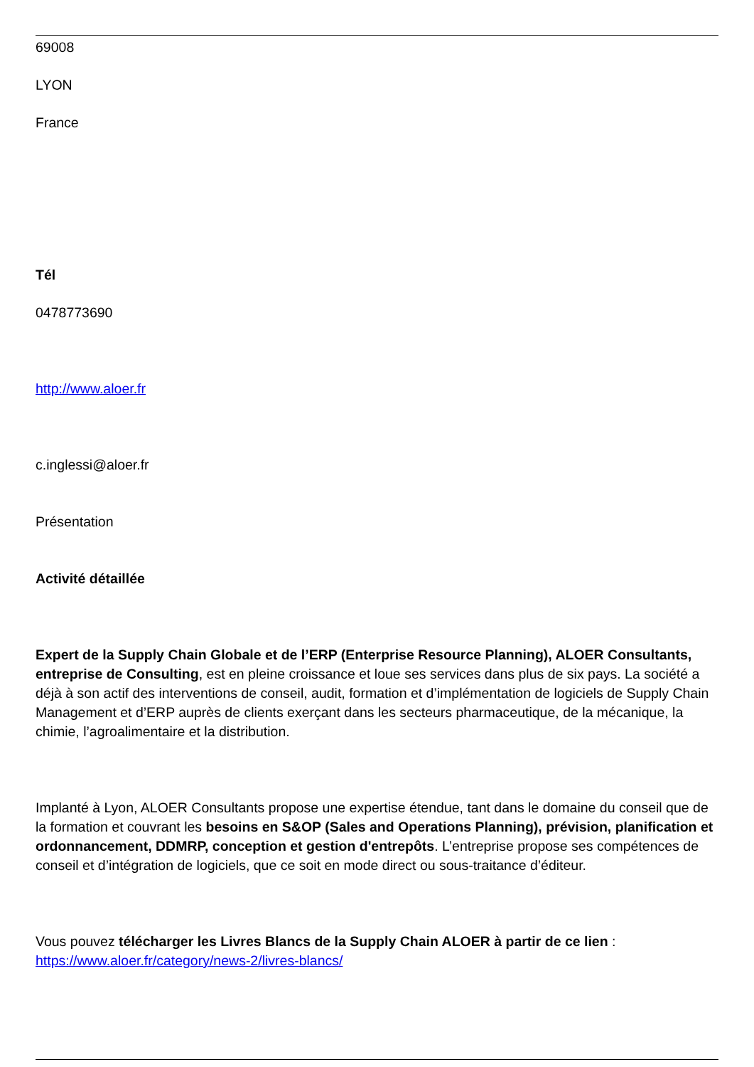69008
LYON
France
Tél
0478773690
http://www.aloer.fr
c.inglessi@aloer.fr
Présentation
Activité détaillée
Expert de la Supply Chain Globale et de l’ERP (Enterprise Resource Planning), ALOER Consultants, entreprise de Consulting, est en pleine croissance et loue ses services dans plus de six pays. La société a déjà à son actif des interventions de conseil, audit, formation et d’implémentation de logiciels de Supply Chain Management et d’ERP auprès de clients exerçant dans les secteurs pharmaceutique, de la mécanique, la chimie, l’agroalimentaire et la distribution.
Implanté à Lyon, ALOER Consultants propose une expertise étendue, tant dans le domaine du conseil que de la formation et couvrant les besoins en S&OP (Sales and Operations Planning), prévision, planification et ordonnancement, DDMRP, conception et gestion d'entrepôts. L’entreprise propose ses compétences de conseil et d’intégration de logiciels, que ce soit en mode direct ou sous-traitance d’éditeur.
Vous pouvez télécharger les Livres Blancs de la Supply Chain ALOER à partir de ce lien : https://www.aloer.fr/category/news-2/livres-blancs/